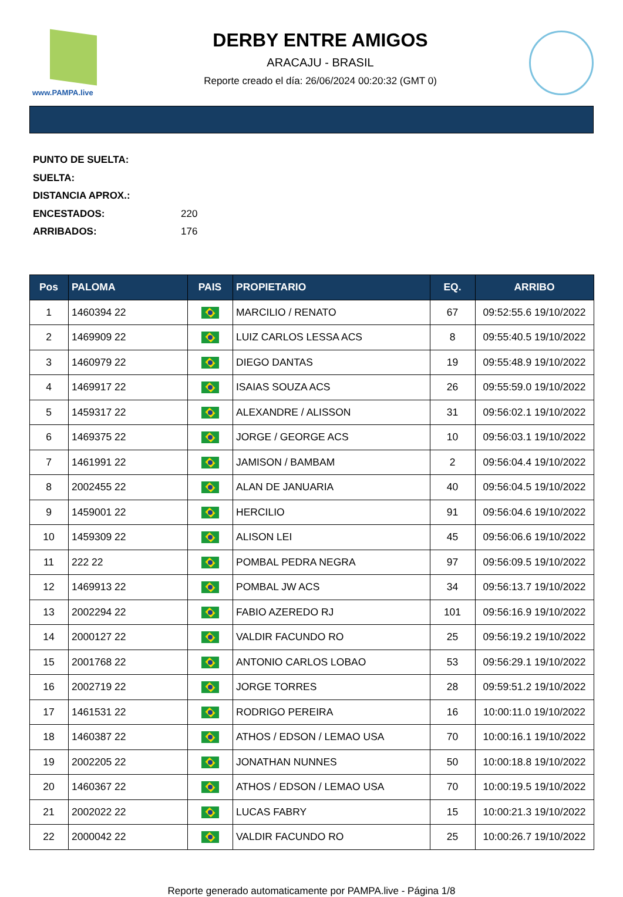www.PAMPA.live
DERBY ENTRE AMIGOS
ARACAJU - BRASIL
Reporte creado el día: 26/06/2024 00:20:32 (GMT 0)
PUNTO DE SUELTA:
SUELTA:
DISTANCIA APROX.:
ENCESTADOS: 220
ARRIBADOS: 176
| Pos | PALOMA | PAIS | PROPIETARIO | EQ. | ARRIBO |
| --- | --- | --- | --- | --- | --- |
| 1 | 1460394 22 | | MARCILIO / RENATO | 67 | 09:52:55.6 19/10/2022 |
| 2 | 1469909 22 | | LUIZ CARLOS LESSA ACS | 8 | 09:55:40.5 19/10/2022 |
| 3 | 1460979 22 | | DIEGO DANTAS | 19 | 09:55:48.9 19/10/2022 |
| 4 | 1469917 22 | | ISAIAS SOUZA ACS | 26 | 09:55:59.0 19/10/2022 |
| 5 | 1459317 22 | | ALEXANDRE / ALISSON | 31 | 09:56:02.1 19/10/2022 |
| 6 | 1469375 22 | | JORGE / GEORGE ACS | 10 | 09:56:03.1 19/10/2022 |
| 7 | 1461991 22 | | JAMISON / BAMBAM | 2 | 09:56:04.4 19/10/2022 |
| 8 | 2002455 22 | | ALAN DE JANUARIA | 40 | 09:56:04.5 19/10/2022 |
| 9 | 1459001 22 | | HERCILIO | 91 | 09:56:04.6 19/10/2022 |
| 10 | 1459309 22 | | ALISON LEI | 45 | 09:56:06.6 19/10/2022 |
| 11 | 222 22 | | POMBAL PEDRA NEGRA | 97 | 09:56:09.5 19/10/2022 |
| 12 | 1469913 22 | | POMBAL JW ACS | 34 | 09:56:13.7 19/10/2022 |
| 13 | 2002294 22 | | FABIO AZEREDO RJ | 101 | 09:56:16.9 19/10/2022 |
| 14 | 2000127 22 | | VALDIR FACUNDO RO | 25 | 09:56:19.2 19/10/2022 |
| 15 | 2001768 22 | | ANTONIO CARLOS LOBAO | 53 | 09:56:29.1 19/10/2022 |
| 16 | 2002719 22 | | JORGE TORRES | 28 | 09:59:51.2 19/10/2022 |
| 17 | 1461531 22 | | RODRIGO PEREIRA | 16 | 10:00:11.0 19/10/2022 |
| 18 | 1460387 22 | | ATHOS / EDSON / LEMAO USA | 70 | 10:00:16.1 19/10/2022 |
| 19 | 2002205 22 | | JONATHAN NUNNES | 50 | 10:00:18.8 19/10/2022 |
| 20 | 1460367 22 | | ATHOS / EDSON / LEMAO USA | 70 | 10:00:19.5 19/10/2022 |
| 21 | 2002022 22 | | LUCAS FABRY | 15 | 10:00:21.3 19/10/2022 |
| 22 | 2000042 22 | | VALDIR FACUNDO RO | 25 | 10:00:26.7 19/10/2022 |
Reporte generado automaticamente por PAMPA.live - Página 1/8